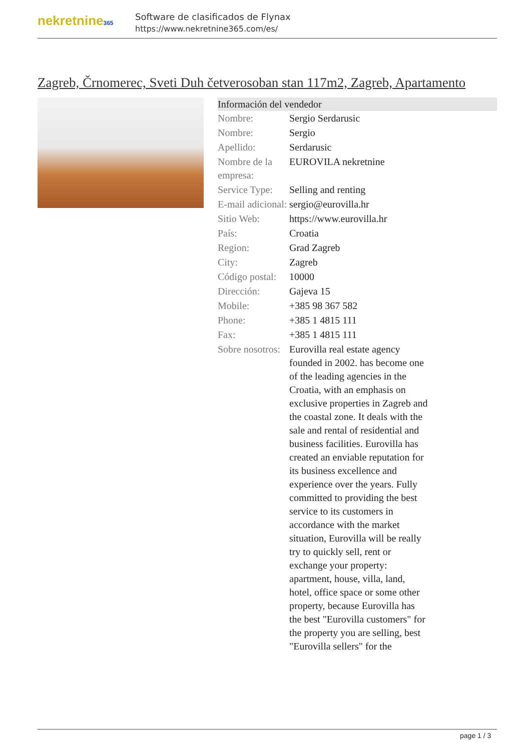nekretnine365
Software de clasificados de Flynax
https://www.nekretnine365.com/es/
Zagreb, Črnomerec, Sveti Duh četverosoban stan 117m2, Zagreb, Apartamento
| Información del vendedor | | |
| --- | --- | --- |
| Nombre: | Sergio Serdarusic | |
| Nombre: | Sergio | |
| Apellido: | Serdarusic | |
| Nombre de la empresa: | EUROVILA nekretnine | |
| Service Type: | Selling and renting | |
| E-mail adicional: | sergio@eurovilla.hr | |
| Sitio Web: | https://www.eurovilla.hr | |
| País: | Croatia | |
| Region: | Grad Zagreb | |
| City: | Zagreb | |
| Código postal: | 10000 | |
| Dirección: | Gajeva 15 | |
| Mobile: | +385 98 367 582 | |
| Phone: | +385 1 4815 111 | |
| Fax: | +385 1 4815 111 | |
| Sobre nosotros: | Eurovilla real estate agency founded in 2002. has become one of the leading agencies in the Croatia, with an emphasis on exclusive properties in Zagreb and the coastal zone. It deals with the sale and rental of residential and business facilities. Eurovilla has created an enviable reputation for its business excellence and experience over the years. Fully committed to providing the best service to its customers in accordance with the market situation, Eurovilla will be really try to quickly sell, rent or exchange your property: apartment, house, villa, land, hotel, office space or some other property, because Eurovilla has the best "Eurovilla customers" for the property you are selling, best "Eurovilla sellers" for the | |
page 1 / 3